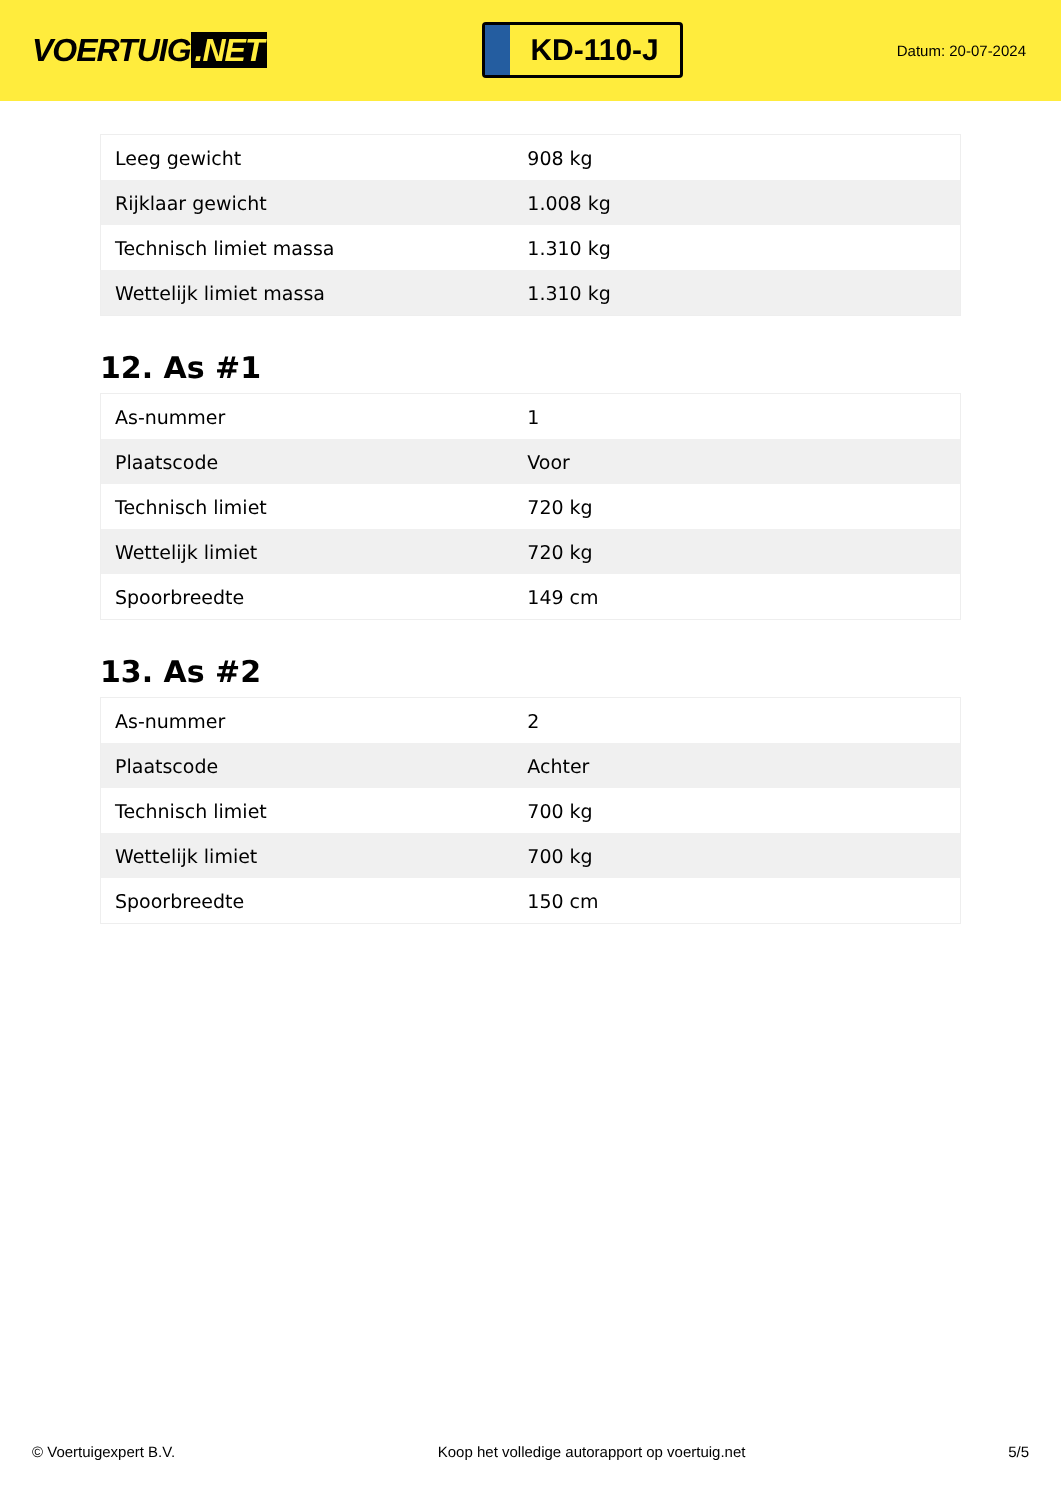VOERTUIG.NET
KD-110-J
Datum: 20-07-2024
| Leeg gewicht | 908 kg |
| Rijklaar gewicht | 1.008 kg |
| Technisch limiet massa | 1.310 kg |
| Wettelijk limiet massa | 1.310 kg |
12. As #1
| As-nummer | 1 |
| Plaatscode | Voor |
| Technisch limiet | 720 kg |
| Wettelijk limiet | 720 kg |
| Spoorbreedte | 149 cm |
13. As #2
| As-nummer | 2 |
| Plaatscode | Achter |
| Technisch limiet | 700 kg |
| Wettelijk limiet | 700 kg |
| Spoorbreedte | 150 cm |
© Voertuigexpert B.V. Koop het volledige autorapport op voertuig.net 5/5